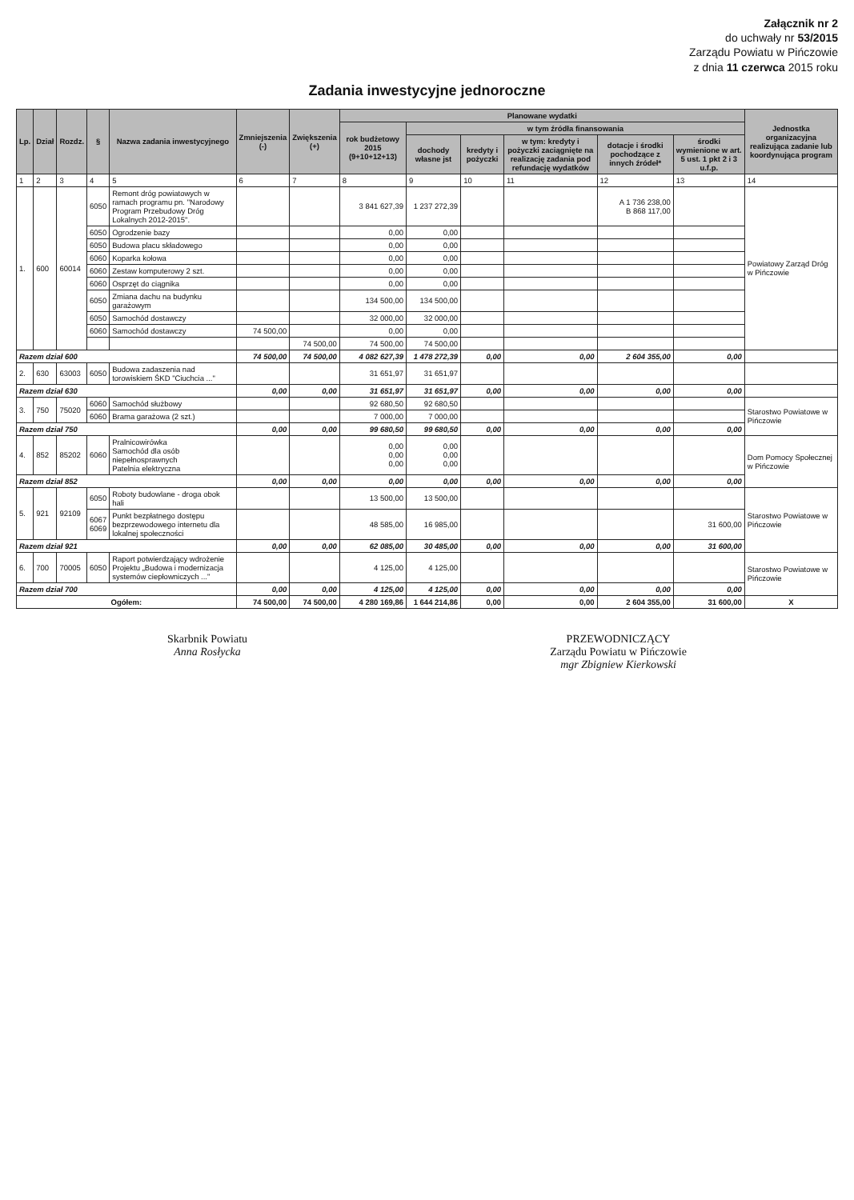Załącznik nr 2
do uchwały nr 53/2015
Zarządu Powiatu w Pińczowie
z dnia 11 czerwca 2015 roku
Zadania inwestycyjne jednoroczne
| Lp. | Dział | Rozdz. | § | Nazwa zadania inwestycyjnego | Zmniejszenia (-) | Zwiększenia (+) | Planowane wydatki | | | | | | Jednostka organizacyjna realizująca zadanie lub koordynująca program |
| --- | --- | --- | --- | --- | --- | --- | --- | --- | --- | --- | --- | --- | --- |
| | | | | | | | rok budżetowy 2015 (9+10+12+13) | w tym źródła finansowania | | | | | |
| | | | | | | | | dochody własne jst | kredyty i pożyczki | w tym: kredyty i pożyczki zaciągnięte na realizację zadania pod refundację wydatków | dotacje i środki pochodzące z innych źródeł* | środki wymienione w art. 5 ust. 1 pkt 2 i 3 u.f.p. | |
| 1 | 2 | 3 | 4 | 5 | 6 | 7 | 8 | 9 | 10 | 11 | 12 | 13 | 14 |
| 1. | 600 | 60014 | 6050 | Remont dróg powiatowych w ramach programu pn. "Narodowy Program Przebudowy Dróg Lokalnych 2012-2015". | | | 3 841 627,39 | 1 237 272,39 | | | A 1 736 238,00 B 868 117,00 | | Powiatowy Zarząd Dróg w Pińczowie |
| | | | 6050 | Ogrodzenie bazy | | | 0,00 | 0,00 | | | | | |
| | | | 6050 | Budowa placu składowego | | | 0,00 | 0,00 | | | | | |
| | | | 6060 | Koparka kołowa | | | 0,00 | 0,00 | | | | | |
| | | | 6060 | Zestaw komputerowy 2 szt. | | | 0,00 | 0,00 | | | | | |
| | | | 6060 | Osprzęt do ciągnika | | | 0,00 | 0,00 | | | | | |
| | | | 6050 | Zmiana dachu na budynku garażowym | | | 134 500,00 | 134 500,00 | | | | | |
| | | | 6050 | Samochód dostawczy | | | 32 000,00 | 32 000,00 | | | | | |
| | | | 6060 | Samochód dostawczy | 74 500,00 | | 0,00 | 0,00 | | | | | |
| | | | | | | 74 500,00 | 74 500,00 | 74 500,00 | | | | | |
| Razem dział 600 | | | | | 74 500,00 | 74 500,00 | 4 082 627,39 | 1 478 272,39 | 0,00 | 0,00 | 2 604 355,00 | 0,00 | |
| 2. | 630 | 63003 | 6050 | Budowa zadaszenia nad torowiskiem ŚKD "Ciuchcia ..." | | | 31 651,97 | 31 651,97 | | | | | |
| Razem dział 630 | | | | | 0,00 | 0,00 | 31 651,97 | 31 651,97 | 0,00 | 0,00 | 0,00 | 0,00 | |
| 3. | 750 | 75020 | 6060 | Samochód służbowy | | | 92 680,50 | 92 680,50 | | | | | Starostwo Powiatowe w Pińczowie |
| | | | 6060 | Brama garażowa (2 szt.) | | | 7 000,00 | 7 000,00 | | | | | |
| Razem dział 750 | | | | | 0,00 | 0,00 | 99 680,50 | 99 680,50 | 0,00 | 0,00 | 0,00 | 0,00 | |
| 4. | 852 | 85202 | 6060 | Pralnicowirówka Samochód dla osób niepełnosprawnych Patelnia elektryczna | | | 0,00 0,00 0,00 | 0,00 0,00 0,00 | | | | | Dom Pomocy Społecznej w Pińczowie |
| Razem dział 852 | | | | | 0,00 | 0,00 | 0,00 | 0,00 | 0,00 | 0,00 | 0,00 | 0,00 | |
| 5. | 921 | 92109 | 6050 | Roboty budowlane - droga obok hali | | | 13 500,00 | 13 500,00 | | | | | Starostwo Powiatowe w Pińczowie |
| | | | 6067 6069 | Punkt bezpłatnego dostępu bezprzewodowego internetu dla lokalnej społeczności | | | 48 585,00 | 16 985,00 | | | | 31 600,00 | |
| Razem dział 921 | | | | | 0,00 | 0,00 | 62 085,00 | 30 485,00 | 0,00 | 0,00 | 0,00 | 31 600,00 | |
| 6. | 700 | 70005 | 6050 | Raport potwierdzający wdrożenie Projektu „Budowa i modernizacja systemów ciepłowniczych ..." | | | 4 125,00 | 4 125,00 | | | | | Starostwo Powiatowe w Pińczowie |
| Razem dział 700 | | | | | 0,00 | 0,00 | 4 125,00 | 4 125,00 | 0,00 | 0,00 | 0,00 | 0,00 | |
| Ogółem: | | | | | 74 500,00 | 74 500,00 | 4 280 169,86 | 1 644 214,86 | 0,00 | 0,00 | 2 604 355,00 | 31 600,00 | X |
Skarbnik Powiatu
Anna Rosłycka
PRZEWODNICZĄCY
Zarządu Powiatu w Pińczowie
mgr Zbigniew Kierkowski